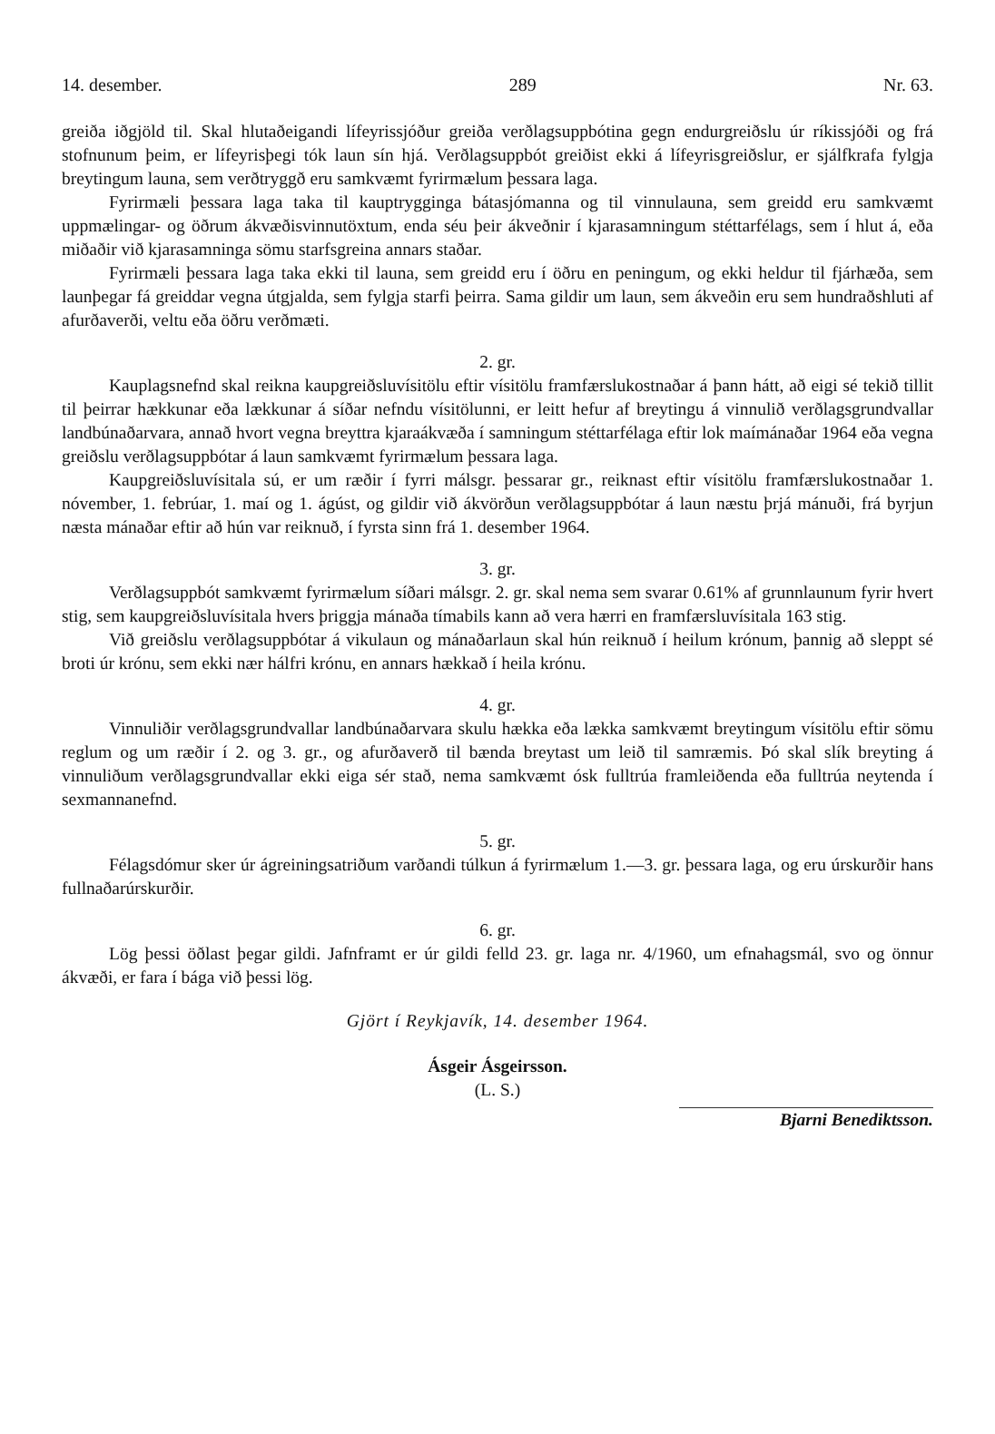14. desember. 289 Nr. 63.
greiða iðgjöld til. Skal hlutaðeigandi lífeyrissjóður greiða verðlagsuppbótina gegn endurgreiðslu úr ríkissjóði og frá stofnunum þeim, er lífeyrisþegi tók laun sín hjá. Verðlagsuppbót greiðist ekki á lífeyrisgreiðslur, er sjálfkrafa fylgja breytingum launa, sem verðtryggð eru samkvæmt fyrirmælum þessara laga.
Fyrirmæli þessara laga taka til kauptrygginga bátasjómanna og til vinnulauna, sem greidd eru samkvæmt uppmælingar- og öðrum ákvæðisvinnutöxtum, enda séu þeir ákveðnir í kjarasamningum stéttarfélags, sem í hlut á, eða miðaðir við kjarasamninga sömu starfsgreina annars staðar.
Fyrirmæli þessara laga taka ekki til launa, sem greidd eru í öðru en peningum, og ekki heldur til fjárhæða, sem launþegar fá greiddar vegna útgjalda, sem fylgja starfi þeirra. Sama gildir um laun, sem ákveðin eru sem hundraðshluti af afurðaverði, veltu eða öðru verðmæti.
2. gr.
Kauplagsnefnd skal reikna kaupgreiðsluvísitölu eftir vísitölu framfærslukostnaðar á þann hátt, að eigi sé tekið tillit til þeirrar hækkunar eða lækkunar á síðar nefndu vísitölunni, er leitt hefur af breytingu á vinnulið verðlagsgrundvallar landbúnaðarvara, annað hvort vegna breyttra kjaraákvæða í samningum stéttarfélaga eftir lok maímánaðar 1964 eða vegna greiðslu verðlagsuppbótar á laun samkvæmt fyrirmælum þessara laga.
Kaupgreiðsluvísitala sú, er um ræðir í fyrri málsgr. þessarar gr., reiknast eftir vísitölu framfærslukostnaðar 1. nóvember, 1. febrúar, 1. maí og 1. ágúst, og gildir við ákvörðun verðlagsuppbótar á laun næstu þrjá mánuði, frá byrjun næsta mánaðar eftir að hún var reiknuð, í fyrsta sinn frá 1. desember 1964.
3. gr.
Verðlagsuppbót samkvæmt fyrirmælum síðari málsgr. 2. gr. skal nema sem svarar 0.61% af grunnlaunum fyrir hvert stig, sem kaupgreiðsluvísitala hvers þriggja mánaða tímabils kann að vera hærri en framfærsluvísitala 163 stig.
Við greiðslu verðlagsuppbótar á vikulaun og mánaðarlaun skal hún reiknuð í heilum krónum, þannig að sleppt sé broti úr krónu, sem ekki nær hálfri krónu, en annars hækkað í heila krónu.
4. gr.
Vinnuliðir verðlagsgrundvallar landbúnaðarvara skulu hækka eða lækka samkvæmt breytingum vísitölu eftir sömu reglum og um ræðir í 2. og 3. gr., og afurðaverð til bænda breytast um leið til samræmis. Þó skal slík breyting á vinnuliðum verðlagsgrundvallar ekki eiga sér stað, nema samkvæmt ósk fulltrúa framleiðenda eða fulltrúa neytenda í sexmannanefnd.
5. gr.
Félagsdómur sker úr ágreiningsatriðum varðandi túlkun á fyrirmælum 1.—3. gr. þessara laga, og eru úrskurðir hans fullnaðarúrskurðir.
6. gr.
Lög þessi öðlast þegar gildi. Jafnframt er úr gildi felld 23. gr. laga nr. 4/1960, um efnahagsmál, svo og önnur ákvæði, er fara í bága við þessi lög.
Gjört í Reykjavík, 14. desember 1964.
Ásgeir Ásgeirsson.
(L. S.)
Bjarni Benediktsson.